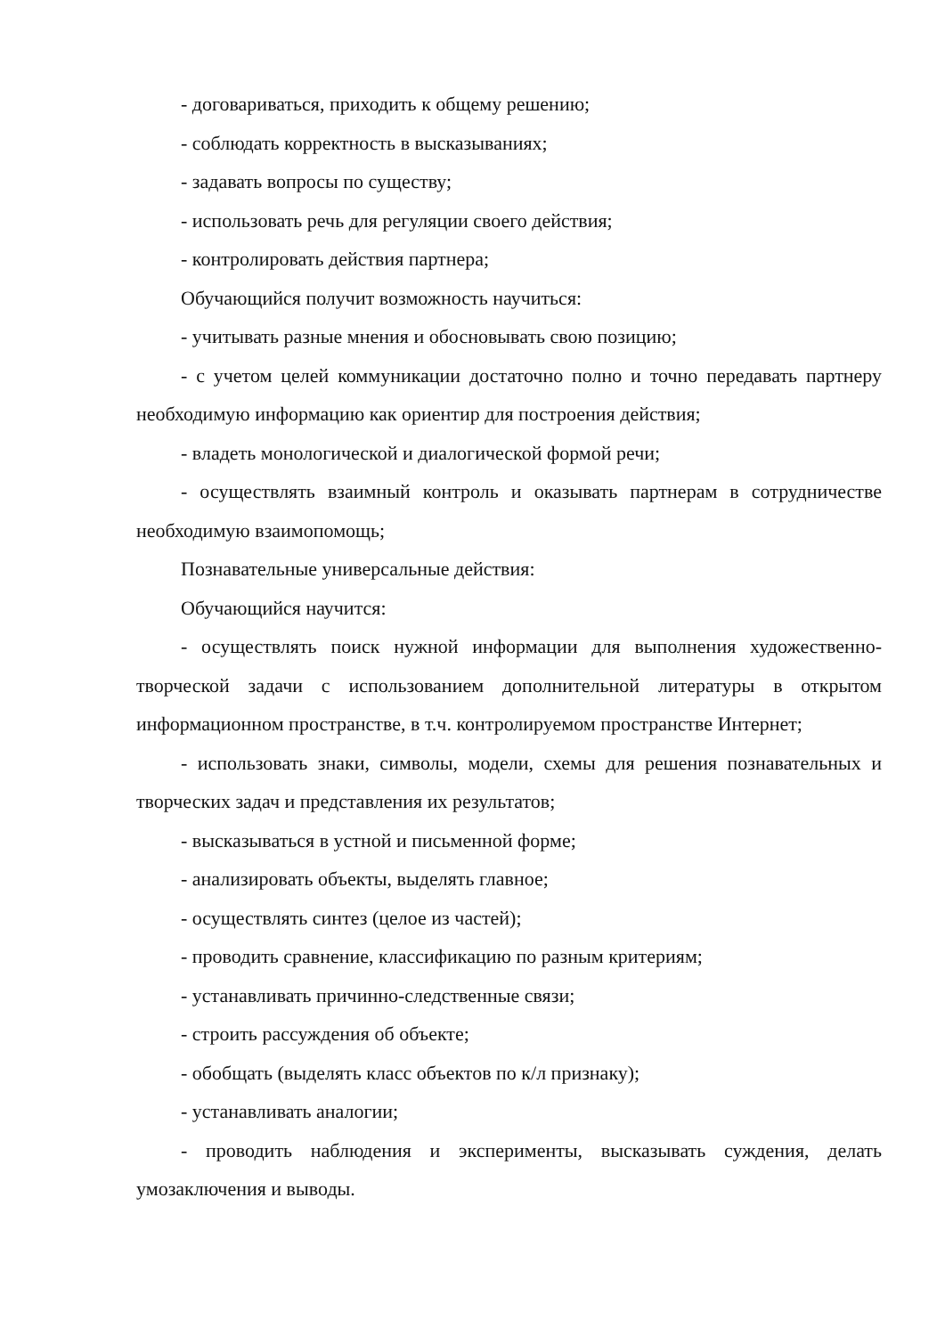- договариваться, приходить к общему решению;
- соблюдать корректность в высказываниях;
- задавать вопросы по существу;
- использовать речь для регуляции своего действия;
- контролировать действия партнера;
Обучающийся получит возможность научиться:
- учитывать разные мнения и обосновывать свою позицию;
- с учетом целей коммуникации достаточно полно и точно передавать партнеру необходимую информацию как ориентир для построения действия;
- владеть монологической и диалогической формой речи;
- осуществлять взаимный контроль и оказывать партнерам в сотрудничестве необходимую взаимопомощь;
Познавательные универсальные действия:
Обучающийся научится:
- осуществлять поиск нужной информации для выполнения художественно-творческой задачи с использованием дополнительной литературы в открытом информационном пространстве, в т.ч. контролируемом пространстве Интернет;
- использовать знаки, символы, модели, схемы для решения познавательных и творческих задач и представления их результатов;
- высказываться в устной и письменной форме;
- анализировать объекты, выделять главное;
- осуществлять синтез (целое из частей);
- проводить сравнение, классификацию по разным критериям;
- устанавливать причинно-следственные связи;
- строить рассуждения об объекте;
- обобщать (выделять класс объектов по к/л признаку);
- устанавливать аналогии;
- проводить наблюдения и эксперименты, высказывать суждения, делать умозаключения и выводы.